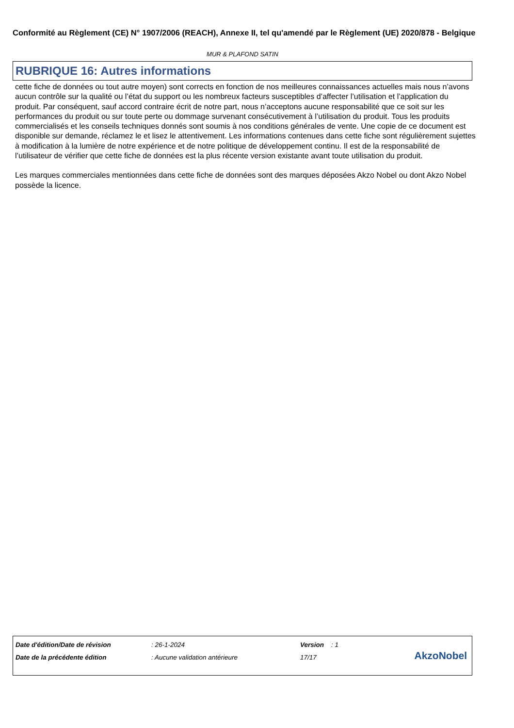Conformité au Règlement (CE) N° 1907/2006 (REACH), Annexe II, tel qu'amendé par le Règlement (UE) 2020/878 - Belgique
MUR & PLAFOND SATIN
RUBRIQUE 16: Autres informations
cette fiche de données ou tout autre moyen) sont corrects en fonction de nos meilleures connaissances actuelles mais nous n’avons aucun contrôle sur la qualité ou l’état du support ou les nombreux facteurs susceptibles d’affecter l’utilisation et l’application du produit. Par conséquent, sauf accord contraire écrit de notre part, nous n’acceptons aucune responsabilité que ce soit sur les performances du produit ou sur toute perte ou dommage survenant consécutivement à l’utilisation du produit. Tous les produits commercialisés et les conseils techniques donnés sont soumis à nos conditions générales de vente. Une copie de ce document est disponible sur demande, réclamez le et lisez le attentivement. Les informations contenues dans cette fiche sont régulièrement sujettes à modification à la lumière de notre expérience et de notre politique de développement continu. Il est de la responsabilité de l’utilisateur de vérifier que cette fiche de données est la plus récente version existante avant toute utilisation du produit.
Les marques commerciales mentionnées dans cette fiche de données sont des marques déposées Akzo Nobel ou dont Akzo Nobel possède la licence.
| Date d'édition/Date de révision | : 26-1-2024 | Version : 1 |
| Date de la précédente édition | : Aucune validation antérieure | 17/17 |
AkzoNobel